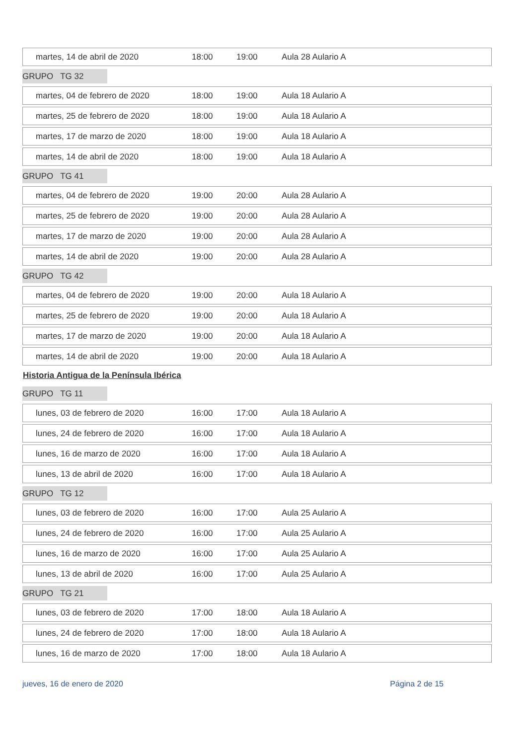| martes, 14 de abril de 2020 | 18:00 | 19:00 | Aula 28 Aulario A |
GRUPO TG 32
| martes, 04 de febrero de 2020 | 18:00 | 19:00 | Aula 18 Aulario A |
| martes, 25 de febrero de 2020 | 18:00 | 19:00 | Aula 18 Aulario A |
| martes, 17 de marzo de 2020 | 18:00 | 19:00 | Aula 18 Aulario A |
| martes, 14 de abril de 2020 | 18:00 | 19:00 | Aula 18 Aulario A |
GRUPO TG 41
| martes, 04 de febrero de 2020 | 19:00 | 20:00 | Aula 28 Aulario A |
| martes, 25 de febrero de 2020 | 19:00 | 20:00 | Aula 28 Aulario A |
| martes, 17 de marzo de 2020 | 19:00 | 20:00 | Aula 28 Aulario A |
| martes, 14 de abril de 2020 | 19:00 | 20:00 | Aula 28 Aulario A |
GRUPO TG 42
| martes, 04 de febrero de 2020 | 19:00 | 20:00 | Aula 18 Aulario A |
| martes, 25 de febrero de 2020 | 19:00 | 20:00 | Aula 18 Aulario A |
| martes, 17 de marzo de 2020 | 19:00 | 20:00 | Aula 18 Aulario A |
| martes, 14 de abril de 2020 | 19:00 | 20:00 | Aula 18 Aulario A |
Historia Antigua de la Península Ibérica
GRUPO TG 11
| lunes, 03 de febrero de 2020 | 16:00 | 17:00 | Aula 18 Aulario A |
| lunes, 24 de febrero de 2020 | 16:00 | 17:00 | Aula 18 Aulario A |
| lunes, 16 de marzo de 2020 | 16:00 | 17:00 | Aula 18 Aulario A |
| lunes, 13 de abril de 2020 | 16:00 | 17:00 | Aula 18 Aulario A |
GRUPO TG 12
| lunes, 03 de febrero de 2020 | 16:00 | 17:00 | Aula 25 Aulario A |
| lunes, 24 de febrero de 2020 | 16:00 | 17:00 | Aula 25 Aulario A |
| lunes, 16 de marzo de 2020 | 16:00 | 17:00 | Aula 25 Aulario A |
| lunes, 13 de abril de 2020 | 16:00 | 17:00 | Aula 25 Aulario A |
GRUPO TG 21
| lunes, 03 de febrero de 2020 | 17:00 | 18:00 | Aula 18 Aulario A |
| lunes, 24 de febrero de 2020 | 17:00 | 18:00 | Aula 18 Aulario A |
| lunes, 16 de marzo de 2020 | 17:00 | 18:00 | Aula 18 Aulario A |
jueves, 16 de enero de 2020 Página 2 de 15